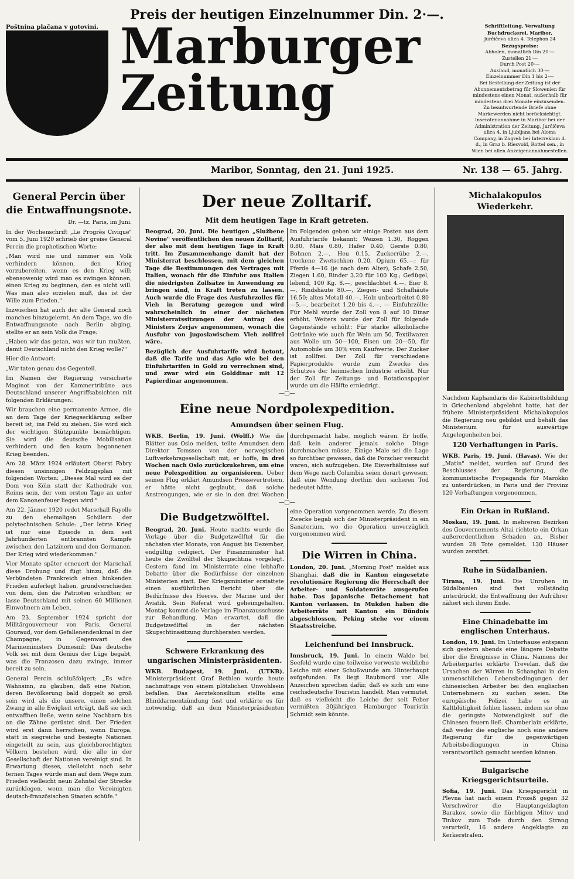Preis der heutigen Einzelnummer Din. 2·—.
Poštnina plačana v gotovini.
Marburger
Zeitung
Schriftleitung, Verwaltung Buchdruckerei, Maribor,
Jurčičeva ulica 4. Telephon 24
Bezugspreise:
Abholen, monatlich Din 20·—
Zustellen 21·—
Durch Post 20·—
Ausland, monatlich 30·—
Einzelnummer Din 1 bis 2·—
Bei Bestellung der Zeitung ist der Abonnementsbetrag für Slowenien für mindestens einen Monat, außerhalb für mindestens drei Monate einzusenden. Zu beantwortende Briefe ohne Markewerden nicht berücksichtigt. Inseratenannahme in Maribor bei der Administration der Zeitung, Jurčičeva ulica 4, in Ljubljana bei Aloma Company, in Zagreb bei Interreklam d. d., in Graz b. Riesvold, Rottel sen., in Wien bei allen Anzeigenannahmestellen.
Maribor, Sonntag, den 21. Juni 1925. Nr. 138 — 65. Jahrg.
General Percin über die Entwaffnungsnote.
Dr. —tz. Paris, im Juni.
In der Wochenschrift „Le Progrès Civique" vom 5. Juni 1920 schrieb der greise General Percin die prophetischen Worte:
„Man wird nie und nimmer ein Volk verhindern können, den Krieg vorzubereiten, wenn es den Krieg will; ebensowenig wird man es zwingen können, einen Krieg zu beginnen, den es nicht will. Was man also erzielen muß, das ist der Wille zum Frieden."
Inzwischen hat auch der alte General noch manches hinzugelernt. An dem Tage, wo die Entwaffnungsnote nach Berlin abging, stellte er an sein Volk die Frage:
„Haben wir das getan, was wir tun mußten, damit Deutschland nicht den Krieg wolle?"
Hier die Antwort:
„Wir taten genau das Gegenteil.
Im Namen der Regierung versicherte Maginot von der Kammertribüne aus Deutschland unserer Angriffsabsichten mit folgenden Erklärungen:
Wir brauchen eine permanente Armee, die an dem Tage der Kriegserklärung selber bereit ist, ins Feld zu ziehen. Sie wird sich der wichtigen Stützpunkte bemächtigen. Sie wird die deutsche Mobilisation verhindern und den kaum begonnenen Krieg beenden.
Am 28. März 1924 erläutert Oberst Fabry diesen unsinnigen Feldzugsplan mit folgenden Worten: „Dieses Mal wird es der Dom von Köln statt der Kathedrale von Reims sein, der vom ersten Tage an unter dem Kanonenfeuer liegen wird."
Am 22. Jänner 1920 redet Marschall Fayolle zu den ehemaligen Schülern der polytechnischen Schule: „Der letzte Krieg ist nur eine Episode in dem seit Jahrhunderten entbrannten Kampfe zwischen den Latzinern und den Germanen. Der Krieg wird wiederkommen."
Vier Monate später erneuert der Marschall diese Drohung und fügt hinzu, daß die Verbündeten Frankreich einen hinkenden Frieden auferlegt haben, grundverschieden von dem, den die Patrioten erhofften; er lasse Deutschland mit seinen 60 Millionen Einwohnern am Leben.
Am 23. September 1924 spricht der Militärgouverneur von Paris, General Gouraud, vor dem Gefallenendenkmal in der Champagne, in Gegenwart des Marineministers Dumesnil: Das deutsche Volk sei mit dem Genius der Lüge begabt, was die Franzosen dazu zwinge, immer bereit zu sein.
General Percin schlußfolgert: „Es wäre Wahnsinn, zu glauben, daß eine Nation, deren Bevölkerung bald doppelt so groß sein wird als die unsere, einen solchen Zwang in alle Ewigkeit erträgt, daß sie sich entwaffnen ließe, wenn seine Nachbarn bis an die Zähne gerüstet sind. Der Frieden wird erst dann herrschen, wenn Europa, statt in siegreiche und besiegte Nationen eingeteilt zu sein, aus gleichberechtigten Völkern bestehen wird, die alle in der Gesellschaft der Nationen vereinigt sind. In Erwartung dieses, vielleicht noch sehr fernen Tages würde man auf dem Wege zum Frieden vielleicht neun Zehntel der Strecke zurücklegen, wenn man die Vereinigten deutsch-französischen Staaten schüfe."
Der neue Zolltarif.
Mit dem heutigen Tage in Kraft getreten.
Beograd, 20. Juni. Die heutigen „Službene Novine" veröffentlichen den neuen Zolltarif, der also mit dem heutigen Tage in Kraft tritt. Im Zusammenhange damit hat der Ministerrat beschlossen, mit dem gleichen Tage die Bestimmungen des Vertrages mit Italien, wonach für die Einfuhr aus Italien die niedrigsten Zollsätze in Anwendung zu bringen sind, in Kraft treten zu lassen. Auch wurde die Frage des Ausfuhrzolles für Vieh in Beratung gezogen und wird wahrscheinlich in einer der nächsten Ministerratssitzungen der Antrag des Ministers Zerjav angenommen, wonach die Ausfuhr von jugoslawischem Vieh zollfrei wäre.
Bezüglich der Ausfuhrtarife wird betont, daß die Tarife und das Agio wie bei den Einfuhrtarifen in Gold zu verrechnen sind, und zwar wird ein Golddinar mit 12 Papierdinar angenommen.
Im Folgenden geben wir einige Posten aus dem Ausfuhrtarife bekannt: Weizen 1.30, Roggen 0.80, Mais 0.80, Hafer 0.40, Gerste 0.80, Bohnen 2.—, Heu 0.15, Zuckerrübe 2.—, trockene Zwetschken 0.20, Opium 65.—; für Pferde 4—16 (je nach dem Alter), Schafe 2.50, Ziegen 1.60, Rinder 3.20 für 100 Kg.; Geflügel, lebend, 100 Kg. 8.—, geschlachtet 4.—, Eier 8.—, Rindshäute 80.—, Ziegen- und Schafhäute 16.50; altes Metall 40.—, Holz unbearbeitet 0.80—5.—, bearbeitet 1.20 bis 4.—. — Einfuhrzölle: Für Mehl wurde der Zoll von 8 auf 10 Dinar erhöht. Weiters wurde der Zoll für folgende Gegenstände erhöht: Für starke alkoholische Getränke wie auch für Wein um 50, Textilwaren aus Wolle um 50—100, Eisen um 20—50, für Automobile um 30% vom Kaufwerte. Der Zucker ist zollfrei. Der Zoll für verschiedene Papierprodukte wurde zum Zwecke des Schutzes der heimischen Industrie erhöht. Nur der Zoll für Zeitungs- und Rotationspapier wurde um die Hälfte erniedrigt.
—□—
Eine neue Nordpolexpedition.
Amundsen über seinen Flug.
WKB. Berlin, 19. Juni. (Wolff.) Wie die Blätter aus Oslo melden, teilte Amundsen dem Direktor Tomssen von der norwegischen Luftverkehrsgesellschaft mit, er hoffe, in drei Wochen nach Oslo zurückzukehren, um eine neue Polexpedition zu organisieren. Ueber seinen Flug erklärt Amundsen Pressevertretern, er hätte nicht geglaubt, daß solche Anstrengungen, wie er sie in den drei Wochen durchgemacht habe, möglich wären. Er hoffe, daß kein anderer jemals solche Dinge durchmachen müsse. Einige Male sei die Lage so furchtbar gewesen, daß die Forscher versucht waren, sich aufzugeben. Die Eisverhältnisse auf dem Wege nach Columbia seien derart gewesen, daß eine Wendung dorthin den sicheren Tod bedeutet hätte.
—□—
Die Budgetzwölftel.
Beograd, 20. Juni. Heute nachts wurde die Vorlage über die Budgetzwölftel für die nächsten vier Monate, von August bis Dezember, endgültig redigiert. Der Finanzminister hat heute die Zwölftel der Skupschtina vorgelegt. Gestern fand im Ministerrate eine lebhafte Debatte über die Bedürfnisse der einzelnen Ministerien statt. Der Kriegsminister erstattete einen ausführlichen Bericht über die Bedürfnisse des Heeres, der Marine und der Aviatik. Sein Referat wird geheimgehalten. Montag kommt die Vorlage im Finanzausschusse zur Behandlung. Man erwartet, daß die Budgetzwölftel in der nächsten Skupschtinasitzung durchberaten werden.
Schwere Erkrankung des ungarischen Ministerpräsidenten.
WKB. Budapest, 19. Juni. (UTKB). Ministerpräsident Graf Bethlen wurde heute nachmittags von einem plötzlichen Unwohlsein befallen. Das Aerztekonsilium stellte eine Blinddarmentzündung fest und erklärte es für notwendig, daß an dem Ministerpräsidenten eine Operation vorgenommen werde. Zu diesem Zwecke begab sich der Ministerpräsident in ein Sanatorium, wo die Operation unverzüglich vorgenommen wird.
Die Wirren in China.
London, 20. Juni. „Morning Post" meldet aus Shanghai, daß die in Kanton eingesetzte revolutionäre Regierung die Herrschaft der Arbeiter- und Soldatenräte ausgerufen habe. Das japanische Detachement hat Kanton verlassen. In Mukden haben die Arbeiterräte mit Kanton ein Bündnis abgeschlossen, Peking stehe vor einem Staatsstreiche.
Leichenfund bei Innsbruck.
Innsbruck, 19. Juni. In einem Walde bei Seefeld wurde eine teilweise verweste weibliche Leiche mit einer Schußwunde am Hinterhaupt aufgefunden. Es liegt Raubmord vor. Alle Anzeichen sprechen dafür, daß es sich um eine reichsdeutsche Touristin handelt. Man vermutet, daß es vielleicht die Leiche der seit Feber vermißten 30jährigen Hamburger Touristin Schmidt sein könnte.
Michalakopulos Wiederkehr.
Nachdem Kaphandaris die Kabinettsbildung in Griechenland abgelehnt hatte, hat der frühere Ministerpräsident Michalakopulos die Regierung neu gebildet und behält das Ministerium für auswärtige Angelegenheiten bei.
120 Verhaftungen in Paris.
WKB. Paris, 19. Juni. (Havas). Wie der „Matin" meldet, wurden auf Grund des Beschlusses der Regierung, die kommunistische Propaganda für Marokko zu unterdrücken, in Paris und der Provinz 120 Verhaftungen vorgenommen.
Ein Orkan in Rußland.
Moskau, 19. Juni. In mehreren Bezirken des Gouvernements Altai richtete ein Orkan außerordentlichen Schaden an. Bisher wurden 28 Tote gemeldet. 130 Häuser wurden zerstört.
Ruhe in Südalbanien.
Tirana, 19. Juni. Die Unruhen in Südalbanien sind fast vollständig unterdrückt, die Entwaffnung der Aufrührer nähert sich ihrem Ende.
Eine Chinadebatte im englischen Unterhaus.
London, 19. Juni. Im Unterhause entspann sich gestern abends eine längere Debatte über die Ereignisse in China. Namens der Arbeiterpartei erklärte Trevelan, daß die Ursachen der Wirren in Schanghai in den unmenschlichen Lebensbedingungen der chinesischen Arbeiter bei den englischen Unternehmern zu suchen seien. Die europäische Polizei habe es an Kaltblütigkeit fehlen lassen, indem sie ohne die geringste Notwendigkeit auf die Chinesen feuern ließ. Chamberlain erklärte, daß weder die englische noch eine andere Regierung für die gegenwärtigen Arbeitsbedingungen in China verantwortlich gemacht werden können.
Bulgarische Kriegsgerichtsurteile.
Sofia, 19. Juni. Das Kriegsgericht in Plevna hat nach einem Prozeß gegen 32 Verschwörer die Hauptangeklagten Barakov, sowie die flüchtigen Mitov und Tinkov zum Tode durch den Strang verurteilt, 16 andere Angeklagte zu Kerkerstrafen.